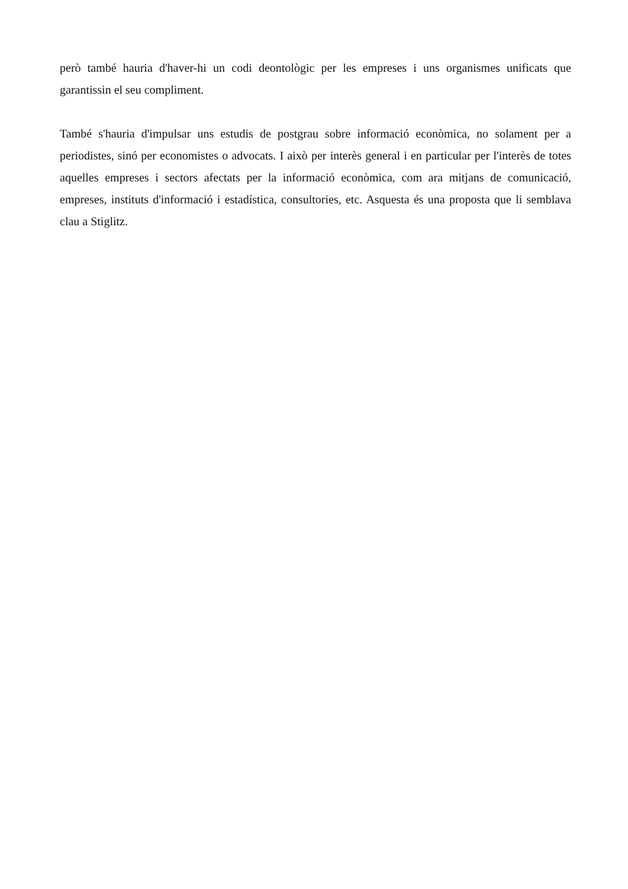però també hauria d'haver-hi un codi deontològic per les empreses i uns organismes unificats que garantissin el seu compliment.
També s'hauria d'impulsar uns estudis de postgrau sobre informació econòmica, no solament per a periodistes, sinó per economistes o advocats. I això per interès general i en particular per l'interès de totes aquelles empreses i sectors afectats per la informació econòmica, com ara mitjans de comunicació, empreses, instituts d'informació i estadística, consultories, etc. Asquesta és una proposta que li semblava clau a Stiglitz.